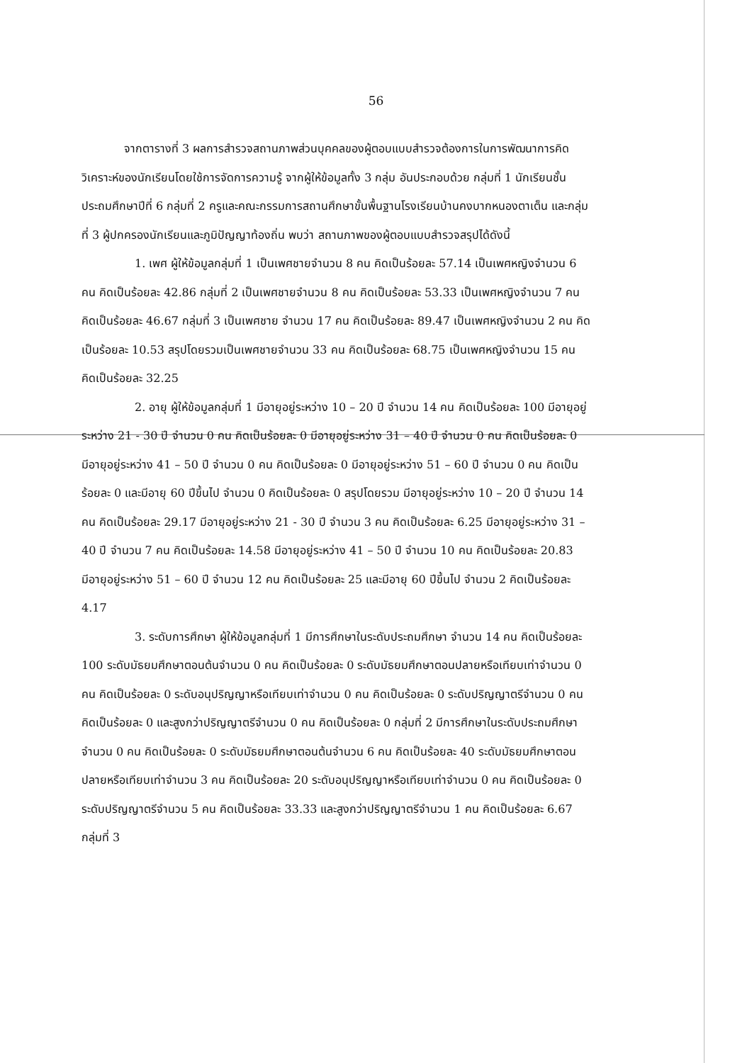56
จากตารางที่ 3 ผลการสำรวจสถานภาพส่วนบุคคลของผู้ตอบแบบสำรวจต้องการในการพัฒนาการคิดวิเคราะห์ของนักเรียนโดยใช้การจัดการความรู้ จากผู้ให้ข้อมูลทั้ง 3 กลุ่ม อันประกอบด้วย กลุ่มที่ 1 นักเรียนชั้นประถมศึกษาปีที่ 6 กลุ่มที่ 2 ครูและคณะกรรมการสถานศึกษาขั้นพื้นฐานโรงเรียนบ้านคงบากหนองตาเต็น และกลุ่มที่ 3 ผู้ปกครองนักเรียนและภูมิปัญญาท้องถิ่น พบว่า สถานภาพของผู้ตอบแบบสำรวจสรุปได้ดังนี้
1. เพศ ผู้ให้ข้อมูลกลุ่มที่ 1 เป็นเพศชายจำนวน 8 คน คิดเป็นร้อยละ 57.14 เป็นเพศหญิงจำนวน 6 คน คิดเป็นร้อยละ 42.86 กลุ่มที่ 2 เป็นเพศชายจำนวน 8 คน คิดเป็นร้อยละ 53.33 เป็นเพศหญิงจำนวน 7 คน คิดเป็นร้อยละ 46.67 กลุ่มที่ 3 เป็นเพศชาย จำนวน 17 คน คิดเป็นร้อยละ 89.47 เป็นเพศหญิงจำนวน 2 คน คิดเป็นร้อยละ 10.53 สรุปโดยรวมเป็นเพศชายจำนวน 33 คน คิดเป็นร้อยละ 68.75 เป็นเพศหญิงจำนวน 15 คน คิดเป็นร้อยละ 32.25
2. อายุ ผู้ให้ข้อมูลกลุ่มที่ 1 มีอายุอยู่ระหว่าง 10 – 20 ปี จำนวน 14 คน คิดเป็นร้อยละ 100 มีอายุอยู่ระหว่าง 21 - 30 ปี จำนวน 0 คน คิดเป็นร้อยละ 0 มีอายุอยู่ระหว่าง 31 – 40 ปี จำนวน 0 คน คิดเป็นร้อยละ 0 มีอายุอยู่ระหว่าง 41 – 50 ปี จำนวน 0 คน คิดเป็นร้อยละ 0 มีอายุอยู่ระหว่าง 51 – 60 ปี จำนวน 0 คน คิดเป็นร้อยละ 0 และมีอายุ 60 ปีขึ้นไป จำนวน 0 คิดเป็นร้อยละ 0 สรุปโดยรวม มีอายุอยู่ระหว่าง 10 – 20 ปี จำนวน 14 คน คิดเป็นร้อยละ 29.17 มีอายุอยู่ระหว่าง 21 - 30 ปี จำนวน 3 คน คิดเป็นร้อยละ 6.25 มีอายุอยู่ระหว่าง 31 – 40 ปี จำนวน 7 คน คิดเป็นร้อยละ 14.58 มีอายุอยู่ระหว่าง 41 – 50 ปี จำนวน 10 คน คิดเป็นร้อยละ 20.83 มีอายุอยู่ระหว่าง 51 – 60 ปี จำนวน 12 คน คิดเป็นร้อยละ 25 และมีอายุ 60 ปีขึ้นไป จำนวน 2 คิดเป็นร้อยละ 4.17
3. ระดับการศึกษา ผู้ให้ข้อมูลกลุ่มที่ 1 มีการศึกษาในระดับประถมศึกษา จำนวน 14 คน คิดเป็นร้อยละ 100 ระดับมัธยมศึกษาตอนต้นจำนวน 0 คน คิดเป็นร้อยละ 0 ระดับมัธยมศึกษาตอนปลายหรือเทียบเท่าจำนวน 0 คน คิดเป็นร้อยละ 0 ระดับอนุปริญญาหรือเทียบเท่าจำนวน 0 คน คิดเป็นร้อยละ 0 ระดับปริญญาตรีจำนวน 0 คน คิดเป็นร้อยละ 0 และสูงกว่าปริญญาตรีจำนวน 0 คน คิดเป็นร้อยละ 0 กลุ่มที่ 2 มีการศึกษาในระดับประถมศึกษา จำนวน 0 คน คิดเป็นร้อยละ 0 ระดับมัธยมศึกษาตอนต้นจำนวน 6 คน คิดเป็นร้อยละ 40 ระดับมัธยมศึกษาตอนปลายหรือเทียบเท่าจำนวน 3 คน คิดเป็นร้อยละ 20 ระดับอนุปริญญาหรือเทียบเท่าจำนวน 0 คน คิดเป็นร้อยละ 0 ระดับปริญญาตรีจำนวน 5 คน คิดเป็นร้อยละ 33.33 และสูงกว่าปริญญาตรีจำนวน 1 คน คิดเป็นร้อยละ 6.67 กลุ่มที่ 3